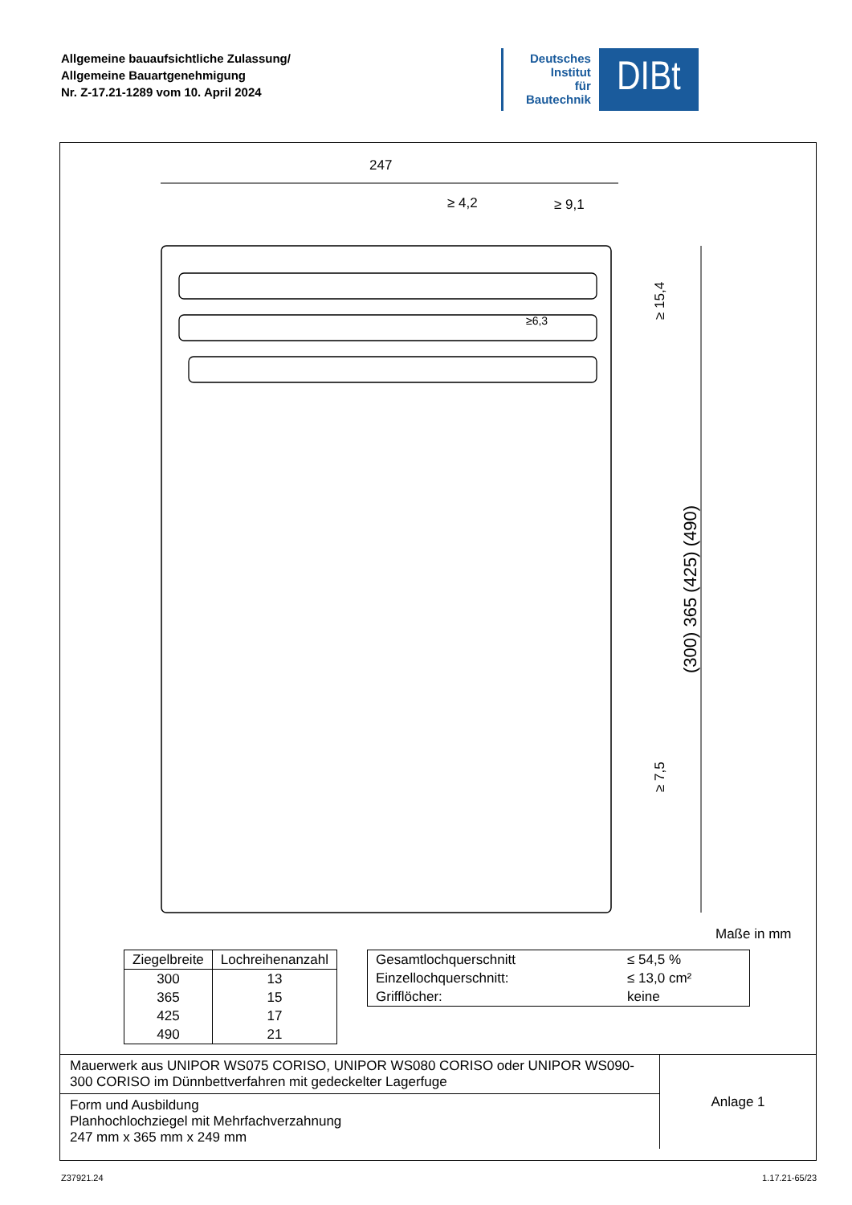Allgemeine bauaufsichtliche Zulassung/
Allgemeine Bauartgenehmigung
Nr. Z-17.21-1289 vom 10. April 2024
Deutsches
Institut
für
Bautechnik
DIBt
247
≥ 4,2
≥ 9,1
(300) 365 (425) (490)
≥ 15,4
≥ 7,5
≥6,3
Maße in mm
| Ziegelbreite | Lochreihenanzahl |
| --- | --- |
| 300 | 13 |
| 365 | 15 |
| 425 | 17 |
| 490 | 21 |
| Gesamtlochquerschnitt | ≤ 54,5 % |
| Einzellochquerschnitt: | ≤ 13,0 cm² |
| Grifflöcher: | keine |
Mauerwerk aus UNIPOR WS075 CORISO, UNIPOR WS080 CORISO oder UNIPOR WS090-300 CORISO im Dünnbettverfahren mit gedeckelter Lagerfuge
Form und Ausbildung
Planhochlochziegel mit Mehrfachverzahnung
247 mm x 365 mm x 249 mm
Anlage 1
Z37921.24 1.17.21-65/23